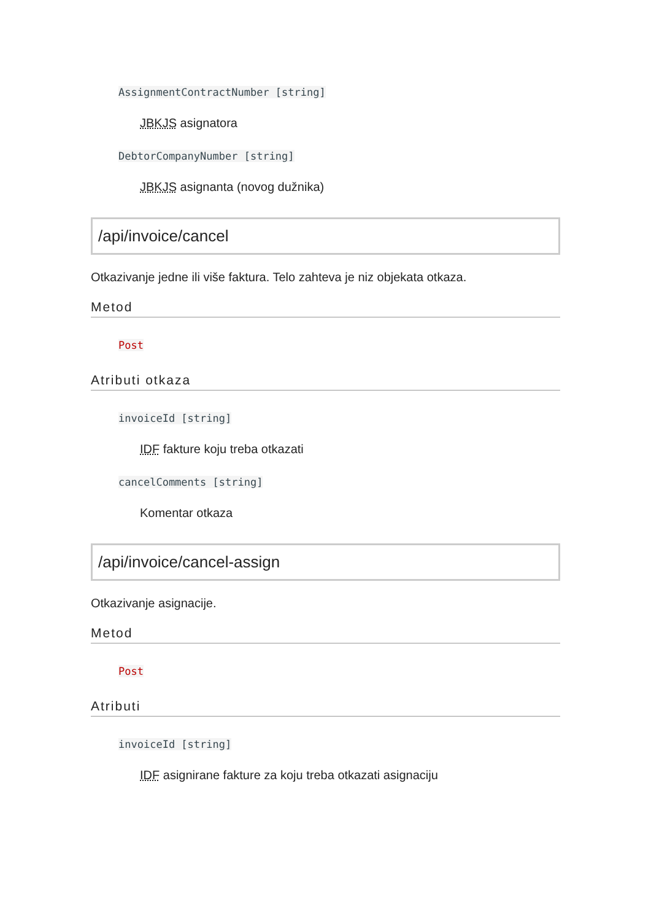AssignmentContractNumber [string]
JBKJS asignatora
DebtorCompanyNumber [string]
JBKJS asignanta (novog dužnika)
/api/invoice/cancel
Otkazivanje jedne ili više faktura. Telo zahteva je niz objekata otkaza.
Metod
Post
Atributi otkaza
invoiceId [string]
IDF fakture koju treba otkazati
cancelComments [string]
Komentar otkaza
/api/invoice/cancel-assign
Otkazivanje asignacije.
Metod
Post
Atributi
invoiceId [string]
IDF asignirane fakture za koju treba otkazati asignaciju